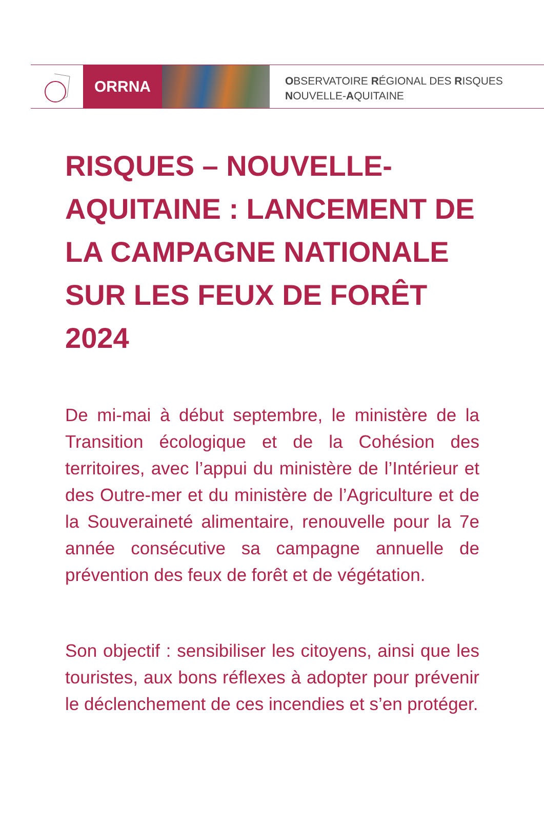ORRNA
OBSERVATOIRE RÉGIONAL DES RISQUES
NOUVELLE-AQUITAINE
RISQUES – NOUVELLE-AQUITAINE : LANCEMENT DE LA CAMPAGNE NATIONALE SUR LES FEUX DE FORÊT 2024
De mi-mai à début septembre, le ministère de la Transition écologique et de la Cohésion des territoires, avec l’appui du ministère de l’Intérieur et des Outre-mer et du ministère de l’Agriculture et de la Souveraineté alimentaire, renouvelle pour la 7e année consécutive sa campagne annuelle de prévention des feux de forêt et de végétation.
Son objectif : sensibiliser les citoyens, ainsi que les touristes, aux bons réflexes à adopter pour prévenir le déclenchement de ces incendies et s’en protéger.